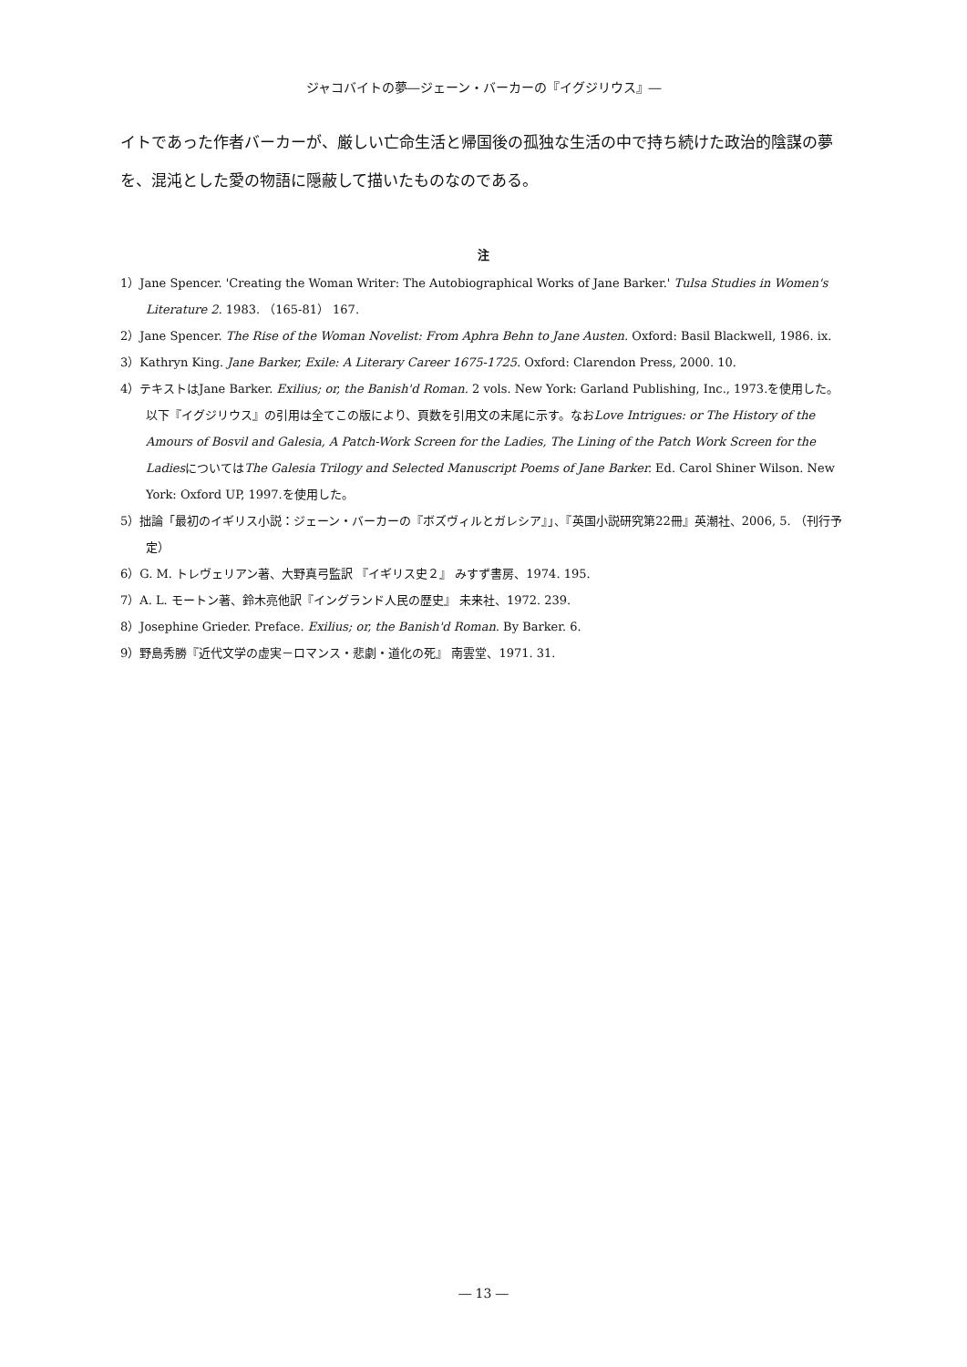ジャコバイトの夢―ジェーン・バーカーの『イグジリウス』―
イトであった作者バーカーが、厳しい亡命生活と帰国後の孤独な生活の中で持ち続けた政治的陰謀の夢を、混沌とした愛の物語に隠蔽して描いたものなのである。
注
1）Jane Spencer. 'Creating the Woman Writer: The Autobiographical Works of Jane Barker.' Tulsa Studies in Women's Literature 2. 1983. （165-81） 167.
2）Jane Spencer. The Rise of the Woman Novelist: From Aphra Behn to Jane Austen. Oxford: Basil Blackwell, 1986. ix.
3）Kathryn King. Jane Barker, Exile: A Literary Career 1675-1725. Oxford: Clarendon Press, 2000. 10.
4）テキストはJane Barker. Exilius; or, the Banish'd Roman. 2 vols. New York: Garland Publishing, Inc., 1973.を使用した。以下『イグジリウス』の引用は全てこの版により、頁数を引用文の末尾に示す。なおLove Intrigues: or The History of the Amours of Bosvil and Galesia, A Patch-Work Screen for the Ladies, The Lining of the Patch Work Screen for the LadiesについてはThe Galesia Trilogy and Selected Manuscript Poems of Jane Barker. Ed. Carol Shiner Wilson. New York: Oxford UP, 1997.を使用した。
5）拙論「最初のイギリス小説：ジェーン・バーカーの『ボズヴィルとガレシア』」、『英国小説研究第22冊』英潮社、2006, 5. （刊行予定）
6）G. M. トレヴェリアン著、大野真弓監訳 『イギリス史２』 みすず書房、1974. 195.
7）A. L. モートン著、鈴木亮他訳『イングランド人民の歴史』 未来社、1972. 239.
8）Josephine Grieder. Preface. Exilius; or, the Banish'd Roman. By Barker. 6.
9）野島秀勝『近代文学の虚実－ロマンス・悲劇・道化の死』 南雲堂、1971. 31.
― 13 ―